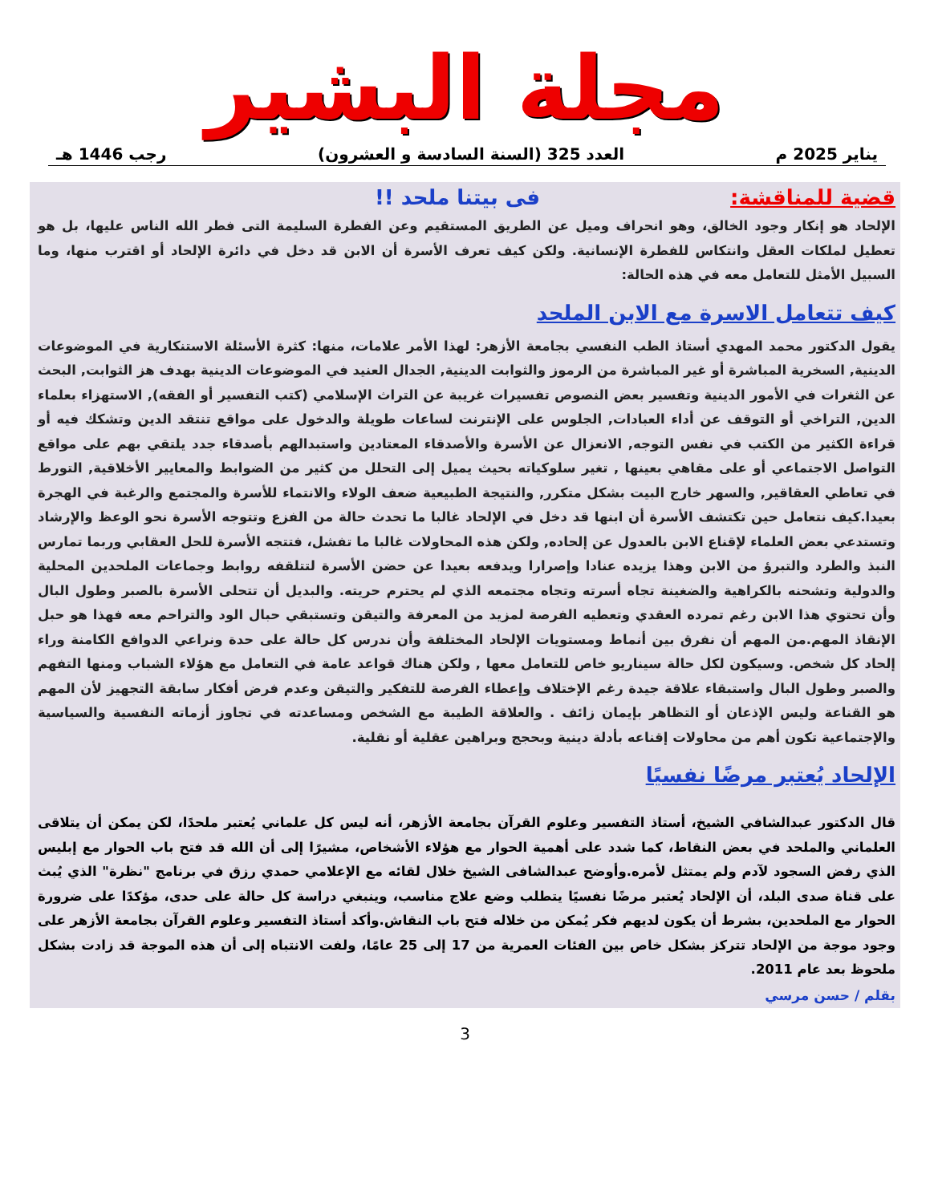مجلة البشير
يناير 2025 م العدد 325 (السنة السادسة و العشرون) رجب 1446 هـ
قضية للمناقشة: فى بيتنا ملحد !!
الإلحاد هو إنكار وجود الخالق، وهو انحراف وميل عن الطريق المستقيم وعن الفطرة السليمة التى فطر الله الناس عليها، بل هو تعطيل لملكات العقل وانتكاس للفطرة الإنسانية. ولكن كيف تعرف الأسرة أن الابن قد دخل في دائرة الإلحاد أو اقترب منها، وما السبيل الأمثل للتعامل معه في هذه الحالة:
كيف تتعامل الاسرة مع الابن الملحد
يقول الدكتور محمد المهدي أستاذ الطب النفسي بجامعة الأزهر: لهذا الأمر علامات، منها: كثرة الأسئلة الاستنكارية في الموضوعات الدينية, السخرية المباشرة أو غير المباشرة من الرموز والثوابت الدينية, الجدال العنيد في الموضوعات الدينية بهدف هز الثوابت, البحث عن الثغرات في الأمور الدينية وتفسير بعض النصوص تفسيرات غريبة عن التراث الإسلامي (كتب التفسير أو الفقه), الاستهزاء بعلماء الدين, التراخي أو التوقف عن أداء العبادات, الجلوس على الإنترنت لساعات طويلة والدخول على مواقع تنتقد الدين وتشكك فيه أو قراءة الكثير من الكتب في نفس التوجه, الانعزال عن الأسرة والأصدقاء المعتادين واستبدالهم بأصدقاء جدد يلتقي بهم على مواقع التواصل الاجتماعي أو على مقاهي بعينها , تغير سلوكياته بحيث يميل إلى التحلل من كثير من الضوابط والمعايير الأخلاقية, التورط في تعاطي العقاقير, والسهر خارج البيت بشكل متكرر, والنتيجة الطبيعية ضعف الولاء والانتماء للأسرة والمجتمع والرغبة في الهجرة بعيدا.كيف نتعامل حين تكتشف الأسرة أن ابنها قد دخل في الإلحاد غالبا ما تحدث حالة من الفزع وتتوجه الأسرة نحو الوعظ والإرشاد وتستدعي بعض العلماء لإقناع الابن بالعدول عن إلحاده, ولكن هذه المحاولات غالبا ما تفشل، فتتجه الأسرة للحل العقابي وربما تمارس النبذ والطرد والتبرؤ من الابن وهذا يزيده عنادا وإصرارا ويدفعه بعيدا عن حضن الأسرة لتتلقفه روابط وجماعات الملحدين المحلية والدولية وتشحنه بالكراهية والضغينة تجاه أسرته وتجاه مجتمعه الذي لم يحترم حريته. والبديل أن تتحلى الأسرة بالصبر وطول البال وأن تحتوي هذا الابن رغم تمرده العقدي وتعطيه الفرصة لمزيد من المعرفة والتيقن وتستبقي حبال الود والتراحم معه فهذا هو حبل الإنقاذ المهم.من المهم أن نفرق بين أنماط ومستويات الإلحاد المختلفة وأن ندرس كل حالة على حدة ونراعي الدوافع الكامنة وراء إلحاد كل شخص. وسيكون لكل حالة سيناريو خاص للتعامل معها , ولكن هناك قواعد عامة في التعامل مع هؤلاء الشباب ومنها التفهم والصبر وطول البال واستبقاء علاقة جيدة رغم الإختلاف وإعطاء الفرصة للتفكير والتيقن وعدم فرض أفكار سابقة التجهيز لأن المهم هو القناعة وليس الإذعان أو التظاهر بإيمان زائف . والعلاقة الطيبة مع الشخص ومساعدته في تجاوز أزماته النفسية والسياسية والإجتماعية تكون أهم من محاولات إقناعه بأدلة دينية وبحجج وبراهين عقلية أو نقلية.
الإلحاد يُعتبر مرضًا نفسيًا
قال الدكتور عبدالشافي الشيخ، أستاذ التفسير وعلوم القرآن بجامعة الأزهر، أنه ليس كل علماني يُعتبر ملحدًا، لكن يمكن أن يتلاقى العلماني والملحد في بعض النقاط، كما شدد على أهمية الحوار مع هؤلاء الأشخاص، مشيرًا إلى أن الله قد فتح باب الحوار مع إبليس الذي رفض السجود لآدم ولم يمتثل لأمره.وأوضح عبدالشافى الشيخ خلال لقائه مع الإعلامي حمدي رزق في برنامج "نظرة" الذي يُبث على قناة صدى البلد، أن الإلحاد يُعتبر مرضًا نفسيًا يتطلب وضع علاج مناسب، وينبغي دراسة كل حالة على حدى، مؤكدًا على ضرورة الحوار مع الملحدين، بشرط أن يكون لديهم فكر يُمكن من خلاله فتح باب النقاش.وأكد أستاذ التفسير وعلوم القرآن بجامعة الأزهر على وجود موجة من الإلحاد تتركز بشكل خاص بين الفئات العمرية من 17 إلى 25 عامًا، ولفت الانتباه إلى أن هذه الموجة قد زادت بشكل ملحوظ بعد عام 2011.
بقلم / حسن مرسي
3